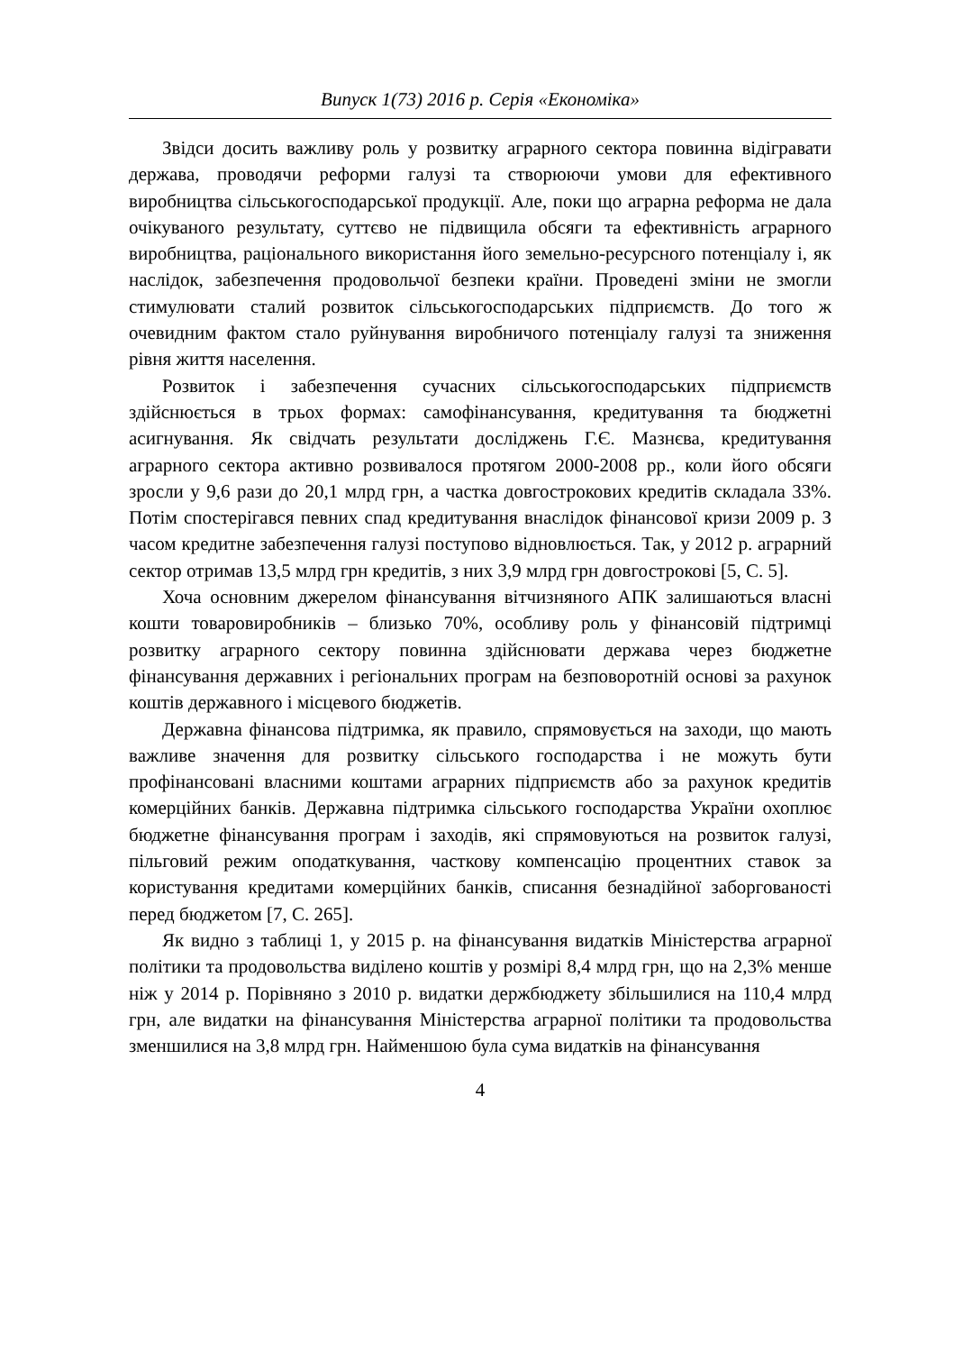Випуск 1(73) 2016 р. Серія «Економіка»
Звідси досить важливу роль у розвитку аграрного сектора повинна відігравати держава, проводячи реформи галузі та створюючи умови для ефективного виробництва сільськогосподарської продукції. Але, поки що аграрна реформа не дала очікуваного результату, суттєво не підвищила обсяги та ефективність аграрного виробництва, раціонального використання його земельно-ресурсного потенціалу і, як наслідок, забезпечення продовольчої безпеки країни. Проведені зміни не змогли стимулювати сталий розвиток сільськогосподарських підприємств. До того ж очевидним фактом стало руйнування виробничого потенціалу галузі та зниження рівня життя населення.
Розвиток і забезпечення сучасних сільськогосподарських підприємств здійснюється в трьох формах: самофінансування, кредитування та бюджетні асигнування. Як свідчать результати досліджень Г.Є. Мазнєва, кредитування аграрного сектора активно розвивалося протягом 2000-2008 рр., коли його обсяги зросли у 9,6 рази до 20,1 млрд грн, а частка довгострокових кредитів складала 33%. Потім спостерігався певних спад кредитування внаслідок фінансової кризи 2009 р. З часом кредитне забезпечення галузі поступово відновлюється. Так, у 2012 р. аграрний сектор отримав 13,5 млрд грн кредитів, з них 3,9 млрд грн довгострокові [5, С. 5].
Хоча основним джерелом фінансування вітчизняного АПК залишаються власні кошти товаровиробників – близько 70%, особливу роль у фінансовій підтримці розвитку аграрного сектору повинна здійснювати держава через бюджетне фінансування державних і регіональних програм на безповоротній основі за рахунок коштів державного і місцевого бюджетів.
Державна фінансова підтримка, як правило, спрямовується на заходи, що мають важливе значення для розвитку сільського господарства і не можуть бути профінансовані власними коштами аграрних підприємств або за рахунок кредитів комерційних банків. Державна підтримка сільського господарства України охоплює бюджетне фінансування програм і заходів, які спрямовуються на розвиток галузі, пільговий режим оподаткування, часткову компенсацію процентних ставок за користування кредитами комерційних банків, списання безнадійної заборгованості перед бюджетом [7, С. 265].
Як видно з таблиці 1, у 2015 р. на фінансування видатків Міністерства аграрної політики та продовольства виділено коштів у розмірі 8,4 млрд грн, що на 2,3% менше ніж у 2014 р. Порівняно з 2010 р. видатки держбюджету збільшилися на 110,4 млрд грн, але видатки на фінансування Міністерства аграрної політики та продовольства зменшилися на 3,8 млрд грн. Найменшою була сума видатків на фінансування
4